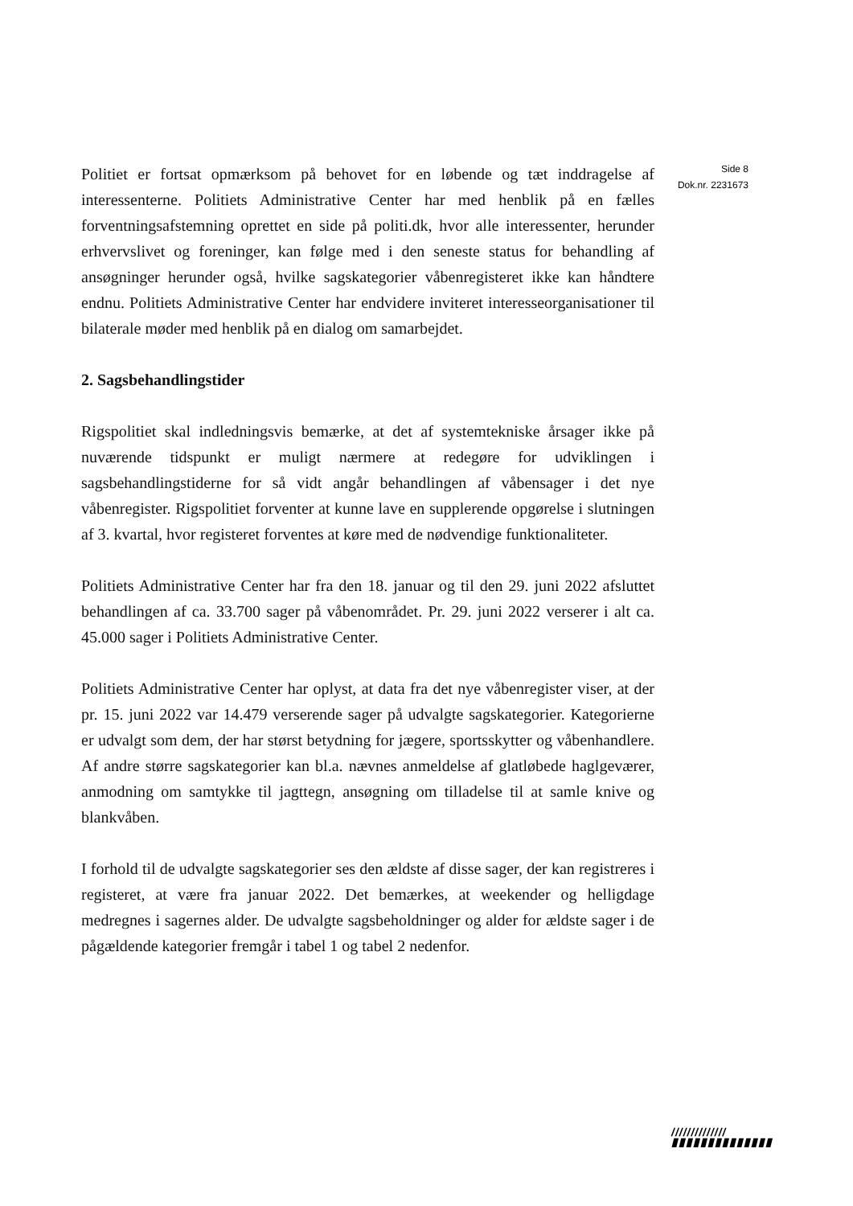Politiet er fortsat opmærksom på behovet for en løbende og tæt inddragelse af interessenterne. Politiets Administrative Center har med henblik på en fælles forventningsafstemning oprettet en side på politi.dk, hvor alle interessenter, herunder erhvervslivet og foreninger, kan følge med i den seneste status for behandling af ansøgninger herunder også, hvilke sagskategorier våbenregisteret ikke kan håndtere endnu. Politiets Administrative Center har endvidere inviteret interesseorganisationer til bilaterale møder med henblik på en dialog om samarbejdet.
2. Sagsbehandlingstider
Rigspolitiet skal indledningsvis bemærke, at det af systemtekniske årsager ikke på nuværende tidspunkt er muligt nærmere at redegøre for udviklingen i sagsbehandlingstiderne for så vidt angår behandlingen af våbensager i det nye våbenregister. Rigspolitiet forventer at kunne lave en supplerende opgørelse i slutningen af 3. kvartal, hvor registeret forventes at køre med de nødvendige funktionaliteter.
Politiets Administrative Center har fra den 18. januar og til den 29. juni 2022 afsluttet behandlingen af ca. 33.700 sager på våbenområdet. Pr. 29. juni 2022 verserer i alt ca. 45.000 sager i Politiets Administrative Center.
Politiets Administrative Center har oplyst, at data fra det nye våbenregister viser, at der pr. 15. juni 2022 var 14.479 verserende sager på udvalgte sagskategorier. Kategorierne er udvalgt som dem, der har størst betydning for jægere, sportsskytter og våbenhandlere. Af andre større sagskategorier kan bl.a. nævnes anmeldelse af glatløbede haglgeværer, anmodning om samtykke til jagttegn, ansøgning om tilladelse til at samle knive og blankvåben.
I forhold til de udvalgte sagskategorier ses den ældste af disse sager, der kan registreres i registeret, at være fra januar 2022. Det bemærkes, at weekender og helligdage medregnes i sagernes alder. De udvalgte sagsbeholdninger og alder for ældste sager i de pågældende kategorier fremgår i tabel 1 og tabel 2 nedenfor.
Side 8
Dok.nr. 2231673
//////////////
▮▮▮▮▮▮▮▮▮▮▮▮▮▮